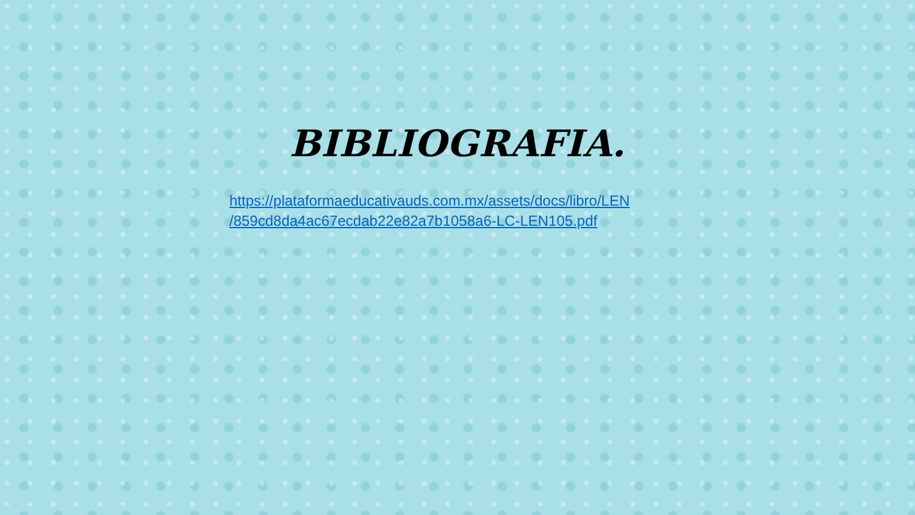BIBLIOGRAFIA.
https://plataformaeducativauds.com.mx/assets/docs/libro/LEN
/859cd8da4ac67ecdab22e82a7b1058a6-LC-LEN105.pdf